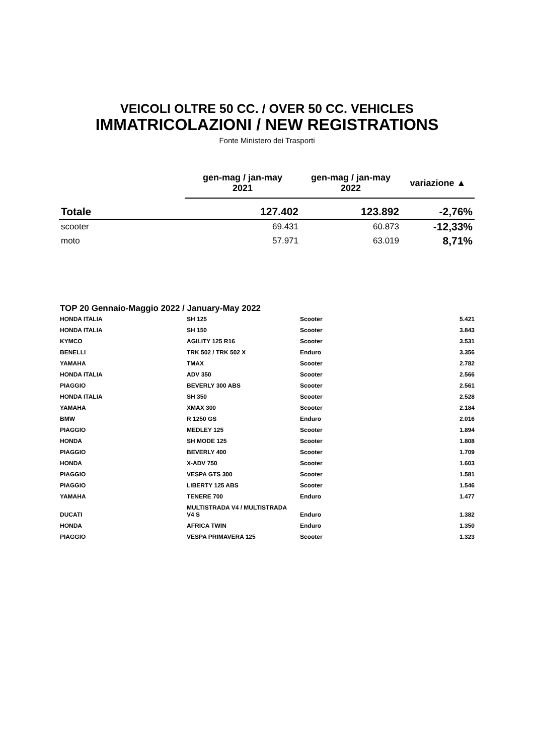VEICOLI OLTRE 50 CC. / OVER 50 CC. VEHICLES
IMMATRICOLAZIONI / NEW REGISTRATIONS
Fonte Ministero dei Trasporti
| | gen-mag / jan-may 2021 | gen-mag / jan-may 2022 | variazione ▲ |
| --- | --- | --- | --- |
| Totale | 127.402 | 123.892 | -2,76% |
| scooter | 69.431 | 60.873 | -12,33% |
| moto | 57.971 | 63.019 | 8,71% |
TOP 20 Gennaio-Maggio 2022 / January-May 2022
| HONDA ITALIA | SH 125 | Scooter | 5.421 |
| HONDA ITALIA | SH 150 | Scooter | 3.843 |
| KYMCO | AGILITY 125 R16 | Scooter | 3.531 |
| BENELLI | TRK 502 / TRK 502 X | Enduro | 3.356 |
| YAMAHA | TMAX | Scooter | 2.782 |
| HONDA ITALIA | ADV 350 | Scooter | 2.566 |
| PIAGGIO | BEVERLY 300 ABS | Scooter | 2.561 |
| HONDA ITALIA | SH 350 | Scooter | 2.528 |
| YAMAHA | XMAX 300 | Scooter | 2.184 |
| BMW | R 1250 GS | Enduro | 2.016 |
| PIAGGIO | MEDLEY 125 | Scooter | 1.894 |
| HONDA | SH MODE 125 | Scooter | 1.808 |
| PIAGGIO | BEVERLY 400 | Scooter | 1.709 |
| HONDA | X-ADV 750 | Scooter | 1.603 |
| PIAGGIO | VESPA GTS 300 | Scooter | 1.581 |
| PIAGGIO | LIBERTY 125 ABS | Scooter | 1.546 |
| YAMAHA | TENERE 700 | Enduro | 1.477 |
| DUCATI | MULTISTRADA V4 / MULTISTRADA V4 S | Enduro | 1.382 |
| HONDA | AFRICA TWIN | Enduro | 1.350 |
| PIAGGIO | VESPA PRIMAVERA 125 | Scooter | 1.323 |